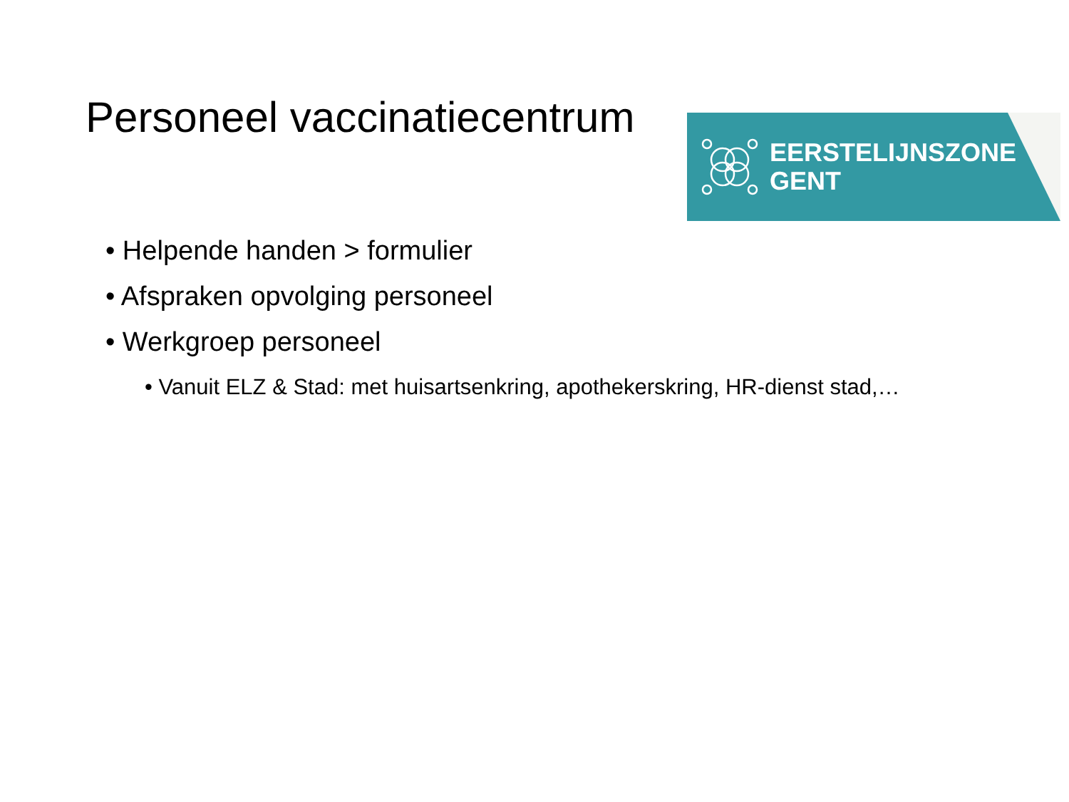Personeel vaccinatiecentrum
EERSTELIJNSZONE
GENT
• Helpende handen > formulier
• Afspraken opvolging personeel
• Werkgroep personeel
• Vanuit ELZ & Stad: met huisartsenkring, apothekerskring, HR-dienst stad,…